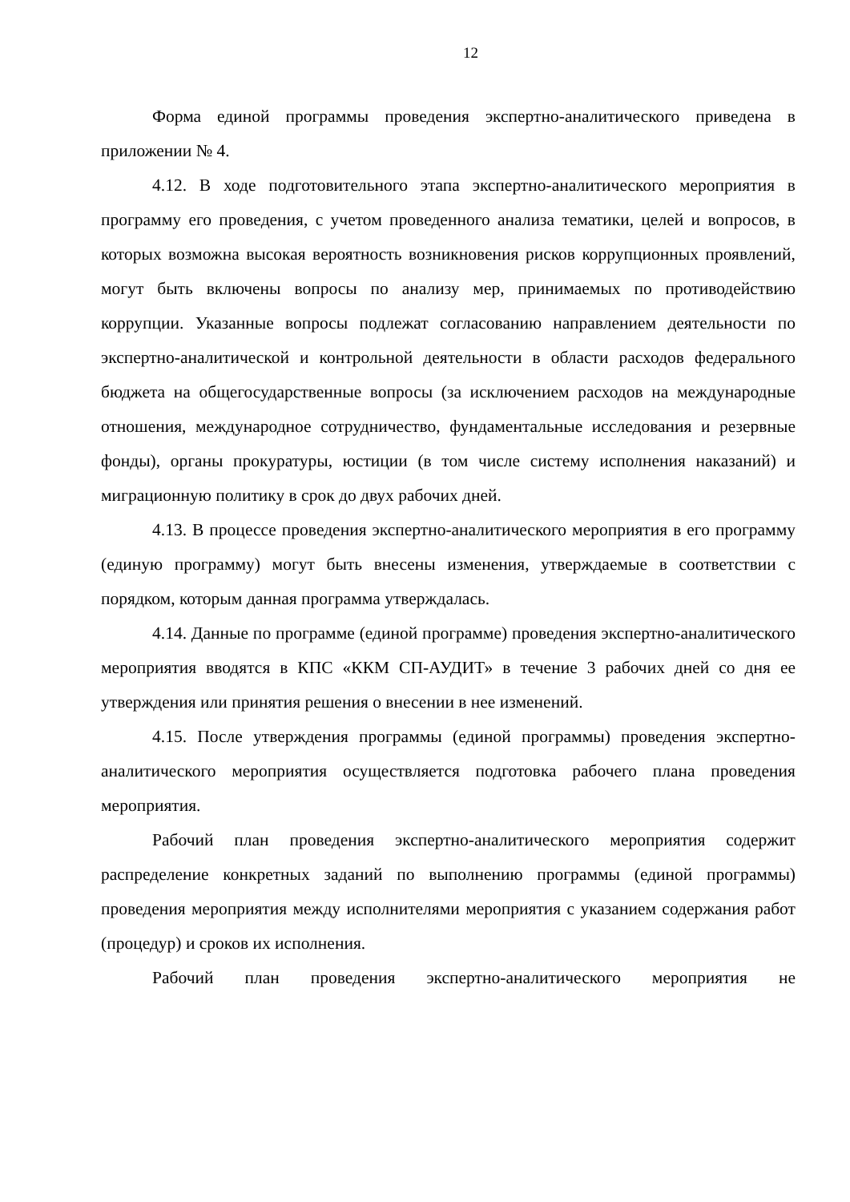12
Форма единой программы проведения экспертно-аналитического приведена в приложении № 4.
4.12. В ходе подготовительного этапа экспертно-аналитического мероприятия в программу его проведения, с учетом проведенного анализа тематики, целей и вопросов, в которых возможна высокая вероятность возникновения рисков коррупционных проявлений, могут быть включены вопросы по анализу мер, принимаемых по противодействию коррупции. Указанные вопросы подлежат согласованию направлением деятельности по экспертно-аналитической и контрольной деятельности в области расходов федерального бюджета на общегосударственные вопросы (за исключением расходов на международные отношения, международное сотрудничество, фундаментальные исследования и резервные фонды), органы прокуратуры, юстиции (в том числе систему исполнения наказаний) и миграционную политику в срок до двух рабочих дней.
4.13. В процессе проведения экспертно-аналитического мероприятия в его программу (единую программу) могут быть внесены изменения, утверждаемые в соответствии с порядком, которым данная программа утверждалась.
4.14. Данные по программе (единой программе) проведения экспертно-аналитического мероприятия вводятся в КПС «ККМ СП-АУДИТ» в течение 3 рабочих дней со дня ее утверждения или принятия решения о внесении в нее изменений.
4.15. После утверждения программы (единой программы) проведения экспертно-аналитического мероприятия осуществляется подготовка рабочего плана проведения мероприятия.
Рабочий план проведения экспертно-аналитического мероприятия содержит распределение конкретных заданий по выполнению программы (единой программы) проведения мероприятия между исполнителями мероприятия с указанием содержания работ (процедур) и сроков их исполнения.
Рабочий план проведения экспертно-аналитического мероприятия не